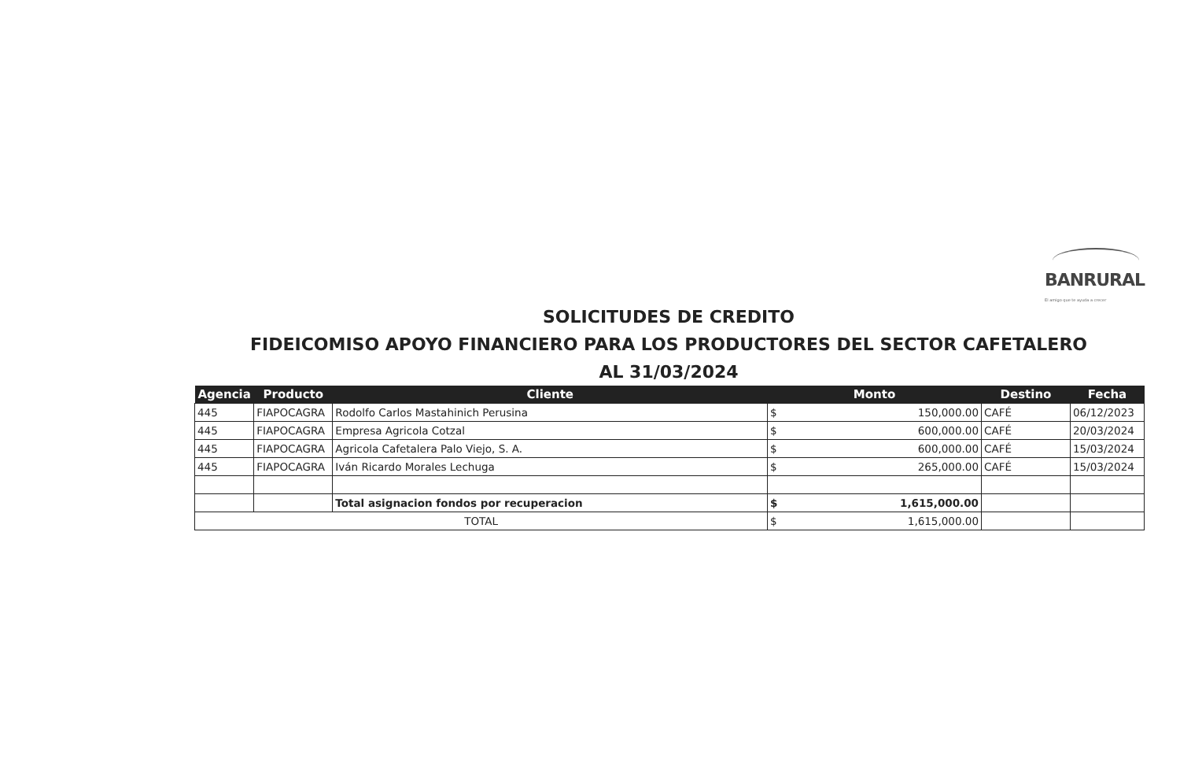BANRURAL
El amigo que te ayuda a crecer
SOLICITUDES DE CREDITO
FIDEICOMISO APOYO FINANCIERO PARA LOS PRODUCTORES DEL SECTOR CAFETALERO
AL 31/03/2024
| Agencia | Producto | Cliente | Monto | | Destino | Fecha |
| --- | --- | --- | --- | --- | --- | --- |
| 445 | FIAPOCAGRA | Rodolfo Carlos Mastahinich Perusina | $ | 150,000.00 | CAFÉ | 06/12/2023 |
| 445 | FIAPOCAGRA | Empresa Agricola Cotzal | $ | 600,000.00 | CAFÉ | 20/03/2024 |
| 445 | FIAPOCAGRA | Agricola Cafetalera Palo Viejo, S. A. | $ | 600,000.00 | CAFÉ | 15/03/2024 |
| 445 | FIAPOCAGRA | Iván Ricardo Morales Lechuga | $ | 265,000.00 | CAFÉ | 15/03/2024 |
| | | Total asignacion fondos por recuperacion | $ | 1,615,000.00 | | |
| TOTAL | | | $ | 1,615,000.00 | | |